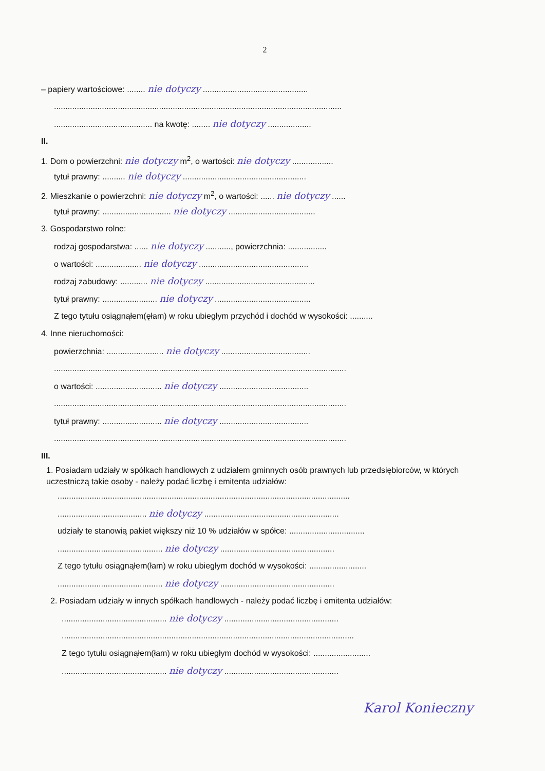2
– papiery wartościowe: ........ nie dotyczy ..............................................
..............................................................................................................................
........................................... na kwotę: ........ nie dotyczy ...................
II.
1. Dom o powierzchni: nie dotyczy m<sup>2</sup>, o wartości: nie dotyczy ..................
tytuł prawny: .......... nie dotyczy ......................................................
2. Mieszkanie o powierzchni: nie dotyczy m<sup>2</sup>, o wartości: ...... nie dotyczy ......
tytuł prawny: .............................. nie dotyczy ......................................
3. Gospodarstwo rolne:
rodzaj gospodarstwa: ...... nie dotyczy ..........., powierzchnia: .................
o wartości: .................... nie dotyczy ................................................
rodzaj zabudowy: ............ nie dotyczy ................................................
tytuł prawny: ........................ nie dotyczy ..........................................
Z tego tytułu osiągnąłem(ęłam) w roku ubiegłym przychód i dochód w wysokości: ..........
4. Inne nieruchomości:
powierzchnia: ......................... nie dotyczy .......................................
................................................................................................................................
o wartości: ............................. nie dotyczy .......................................
................................................................................................................................
tytuł prawny: .......................... nie dotyczy .......................................
................................................................................................................................
III.
1. Posiadam udziały w spółkach handlowych z udziałem gminnych osób prawnych lub przedsiębiorców, w których uczestniczą takie osoby - należy podać liczbę i emitenta udziałów:
................................................................................................................................
....................................... nie dotyczy ...........................................................
udziały te stanowią pakiet większy niż 10 % udziałów w spółce: .................................
.............................................. nie dotyczy ..................................................
Z tego tytułu osiągnąłem(łam) w roku ubiegłym dochód w wysokości: .........................
.............................................. nie dotyczy ..................................................
2. Posiadam udziały w innych spółkach handlowych - należy podać liczbę i emitenta udziałów:
.............................................. nie dotyczy ..................................................
................................................................................................................................
Z tego tytułu osiągnąłem(łam) w roku ubiegłym dochód w wysokości: .........................
.............................................. nie dotyczy ..................................................
Karol Konieczny